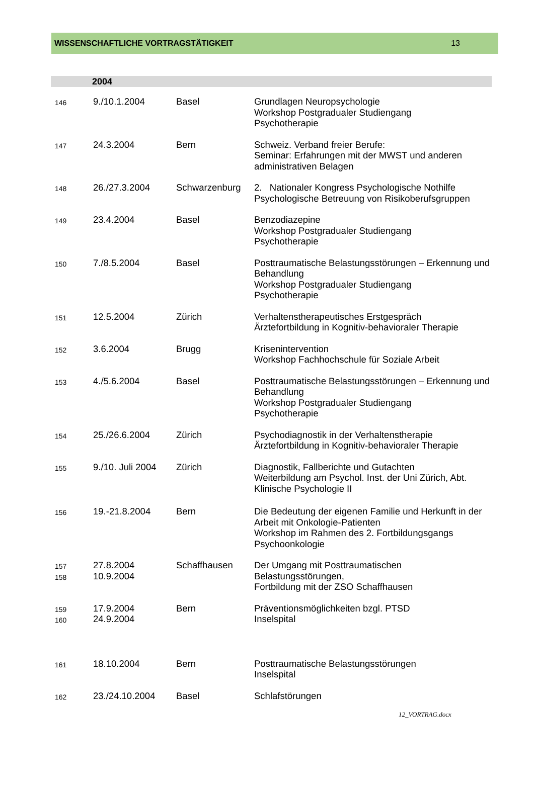WISSENSCHAFTLICHE VORTRAGSTÄTIGKEIT 13
2004
| 146 | 9./10.1.2004 | Basel | Grundlagen Neuropsychologie Workshop Postgradualer Studiengang Psychotherapie |
| 147 | 24.3.2004 | Bern | Schweiz. Verband freier Berufe: Seminar: Erfahrungen mit der MWST und anderen administrativen Belagen |
| 148 | 26./27.3.2004 | Schwarzenburg | 2. Nationaler Kongress Psychologische Nothilfe Psychologische Betreuung von Risikoberufsgruppen |
| 149 | 23.4.2004 | Basel | Benzodiazepine Workshop Postgradualer Studiengang Psychotherapie |
| 150 | 7./8.5.2004 | Basel | Posttraumatische Belastungsstörungen – Erkennung und Behandlung Workshop Postgradualer Studiengang Psychotherapie |
| 151 | 12.5.2004 | Zürich | Verhaltenstherapeutisches Erstgespräch Ärztefortbildung in Kognitiv-behavioraler Therapie |
| 152 | 3.6.2004 | Brugg | Krisenintervention Workshop Fachhochschule für Soziale Arbeit |
| 153 | 4./5.6.2004 | Basel | Posttraumatische Belastungsstörungen – Erkennung und Behandlung Workshop Postgradualer Studiengang Psychotherapie |
| 154 | 25./26.6.2004 | Zürich | Psychodiagnostik in der Verhaltenstherapie Ärztefortbildung in Kognitiv-behavioraler Therapie |
| 155 | 9./10. Juli 2004 | Zürich | Diagnostik, Fallberichte und Gutachten Weiterbildung am Psychol. Inst. der Uni Zürich, Abt. Klinische Psychologie II |
| 156 | 19.-21.8.2004 | Bern | Die Bedeutung der eigenen Familie und Herkunft in der Arbeit mit Onkologie-Patienten Workshop im Rahmen des 2. Fortbildungsgangs Psychoonkologie |
| 157 158 | 27.8.2004 10.9.2004 | Schaffhausen | Der Umgang mit Posttraumatischen Belastungsstörungen, Fortbildung mit der ZSO Schaffhausen |
| 159 160 | 17.9.2004 24.9.2004 | Bern | Präventionsmöglichkeiten bzgl. PTSD Inselspital |
| 161 | 18.10.2004 | Bern | Posttraumatische Belastungsstörungen Inselspital |
| 162 | 23./24.10.2004 | Basel | Schlafstörungen |
12_VORTRAG.docx